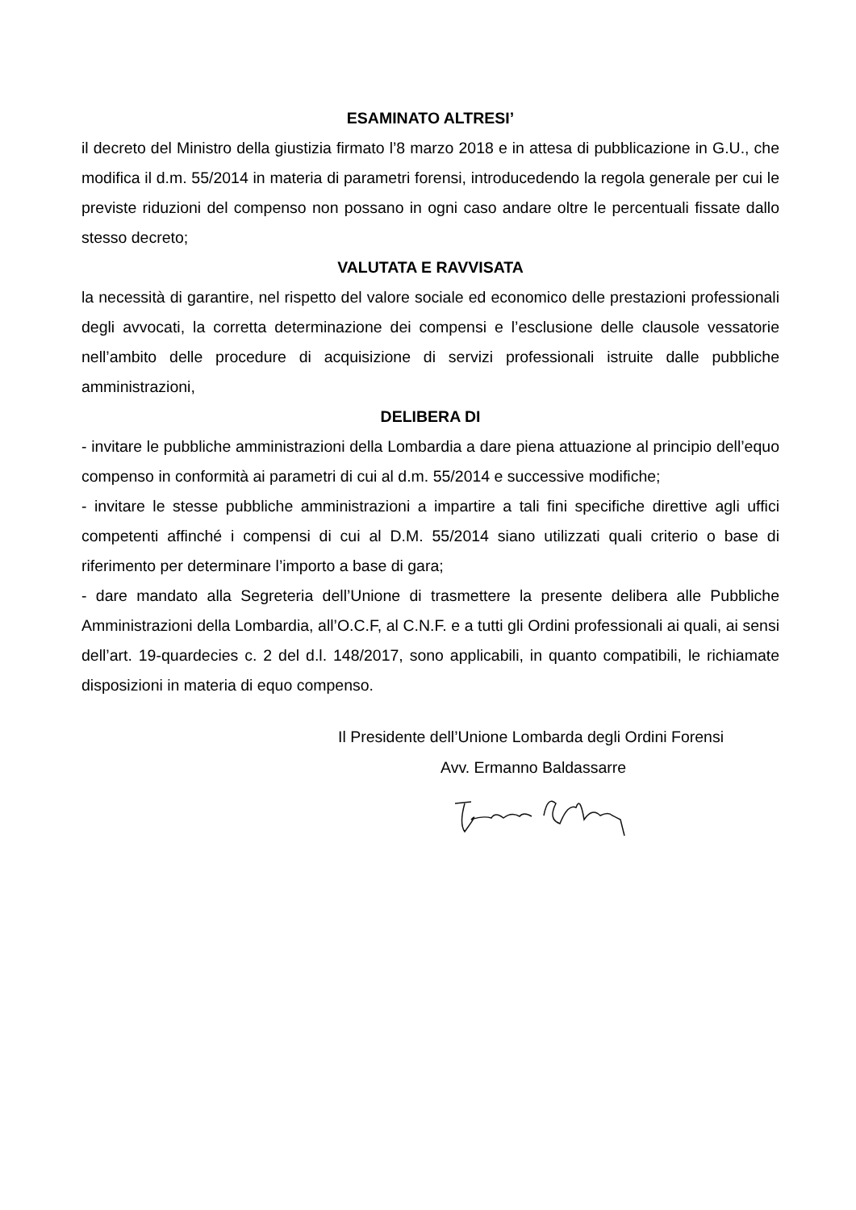ESAMINATO ALTRESI’
il decreto del Ministro della giustizia firmato l’8 marzo 2018 e in attesa di pubblicazione in G.U., che modifica il d.m. 55/2014 in materia di parametri forensi, introducedendo la regola generale per cui le previste riduzioni del compenso non possano in ogni caso andare oltre le percentuali fissate dallo stesso decreto;
VALUTATA E RAVVISATA
la necessità di garantire, nel rispetto del valore sociale ed economico delle prestazioni professionali degli avvocati, la corretta determinazione dei compensi e l’esclusione delle clausole vessatorie nell’ambito delle procedure di acquisizione di servizi professionali istruite dalle pubbliche amministrazioni,
DELIBERA DI
- invitare le pubbliche amministrazioni della Lombardia a dare piena attuazione al principio dell’equo compenso in conformità ai parametri di cui al d.m. 55/2014 e successive modifiche;
- invitare le stesse pubbliche amministrazioni a impartire a tali fini specifiche direttive agli uffici competenti affinché i compensi di cui al D.M. 55/2014 siano utilizzati quali criterio o base di riferimento per determinare l’importo a base di gara;
- dare mandato alla Segreteria dell’Unione di trasmettere la presente delibera alle Pubbliche Amministrazioni della Lombardia, all’O.C.F, al C.N.F. e a tutti gli Ordini professionali ai quali, ai sensi dell’art. 19-quardecies c. 2 del d.l. 148/2017, sono applicabili, in quanto compatibili, le richiamate disposizioni in materia di equo compenso.
Il Presidente dell’Unione Lombarda degli Ordini Forensi
Avv. Ermanno Baldassarre